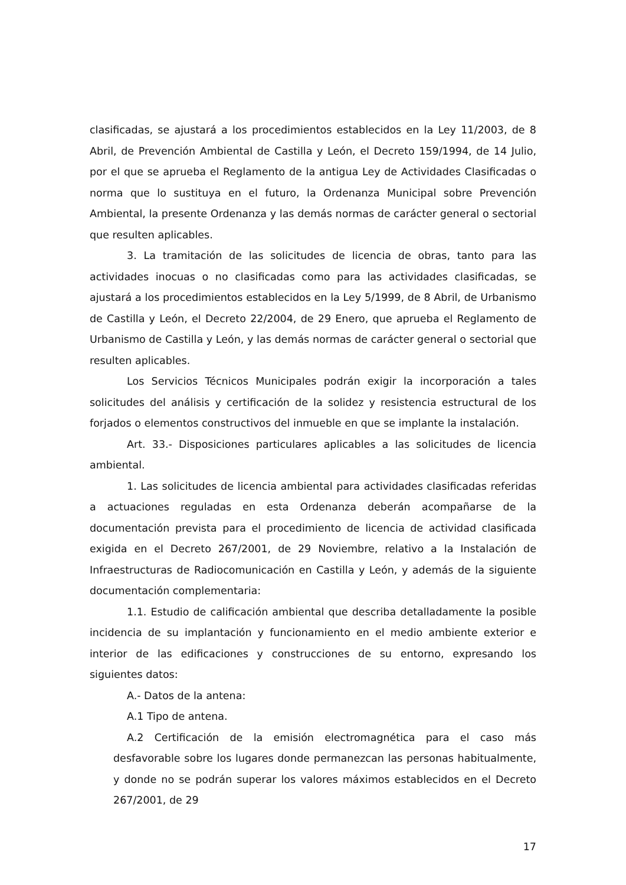clasificadas, se ajustará a los procedimientos establecidos en la Ley 11/2003, de 8 Abril, de Prevención Ambiental de Castilla y León, el Decreto 159/1994, de 14 Julio, por el que se aprueba el Reglamento de la antigua Ley de Actividades Clasificadas o norma que lo sustituya en el futuro, la Ordenanza Municipal sobre Prevención Ambiental, la presente Ordenanza y las demás normas de carácter general o sectorial que resulten aplicables.
3. La tramitación de las solicitudes de licencia de obras, tanto para las actividades inocuas o no clasificadas como para las actividades clasificadas, se ajustará a los procedimientos establecidos en la Ley 5/1999, de 8 Abril, de Urbanismo de Castilla y León, el Decreto 22/2004, de 29 Enero, que aprueba el Reglamento de Urbanismo de Castilla y León, y las demás normas de carácter general o sectorial que resulten aplicables.
Los Servicios Técnicos Municipales podrán exigir la incorporación a tales solicitudes del análisis y certificación de la solidez y resistencia estructural de los forjados o elementos constructivos del inmueble en que se implante la instalación.
Art. 33.- Disposiciones particulares aplicables a las solicitudes de licencia ambiental.
1. Las solicitudes de licencia ambiental para actividades clasificadas referidas a actuaciones reguladas en esta Ordenanza deberán acompañarse de la documentación prevista para el procedimiento de licencia de actividad clasificada exigida en el Decreto 267/2001, de 29 Noviembre, relativo a la Instalación de Infraestructuras de Radiocomunicación en Castilla y León, y además de la siguiente documentación complementaria:
1.1. Estudio de calificación ambiental que describa detalladamente la posible incidencia de su implantación y funcionamiento en el medio ambiente exterior e interior de las edificaciones y construcciones de su entorno, expresando los siguientes datos:
A.- Datos de la antena:
A.1 Tipo de antena.
A.2 Certificación de la emisión electromagnética para el caso más desfavorable sobre los lugares donde permanezcan las personas habitualmente, y donde no se podrán superar los valores máximos establecidos en el Decreto 267/2001, de 29
17